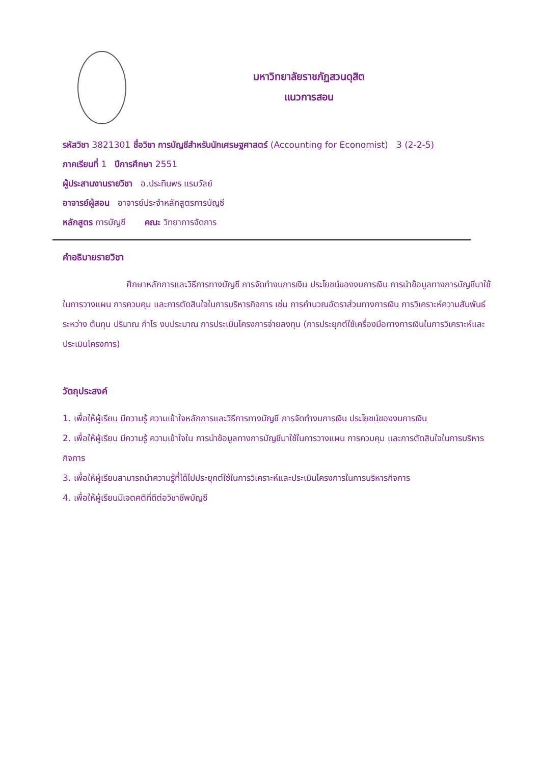มหาวิทยาลัยราชภัฏสวนดุสิต
แนวการสอน
รหัสวิชา 3821301 ชื่อวิชา การบัญชีสำหรับนักเศรษฐศาสตร์ (Accounting for Economist) 3 (2-2-5)
ภาคเรียนที่ 1 ปีการศึกษา 2551
ผู้ประสานงานรายวิชา อ.ประทินพร แรมวัลย์
อาจารย์ผู้สอน อาจารย์ประจำหลักสูตรการบัญชี
หลักสูตร การบัญชี คณะ วิทยาการจัดการ
คำอธิบายรายวิชา
ศึกษาหลักการและวิธีการทางบัญชี การจัดทำงบการเงิน ประโยชน์ของงบการเงิน การนำข้อมูลทางการบัญชีมาใช้ในการวางแผน การควบคุม และการตัดสินใจในการบริหารกิจการ เช่น การคำนวณอัตราส่วนทางการเงิน การวิเคราะห์ความสัมพันธ์ระหว่าง ต้นทุน ปริมาณ กำไร งบประมาณ การประเมินโครงการจ่ายลงทุน (การประยุกต์ใช้เครื่องมือทางการเงินในการวิเคราะห์และประเมินโครงการ)
วัตถุประสงค์
1. เพื่อให้ผู้เรียน มีความรู้ ความเข้าใจหลักการและวิธีการทางบัญชี การจัดทำงบการเงิน ประโยชน์ของงบการเงิน
2. เพื่อให้ผู้เรียน มีความรู้ ความเข้าใจใน การนำข้อมูลทางการบัญชีมาใช้ในการวางแผน การควบคุม และการตัดสินใจในการบริหารกิจการ
3. เพื่อให้ผู้เรียนสามารถนำความรู้ที่ได้ไปประยุกต์ใช้ในการวิเคราะห์และประเมินโครงการในการบริหารกิจการ
4. เพื่อให้ผู้เรียนมีเจตคติที่ดีต่อวิชาชีพบัญชี